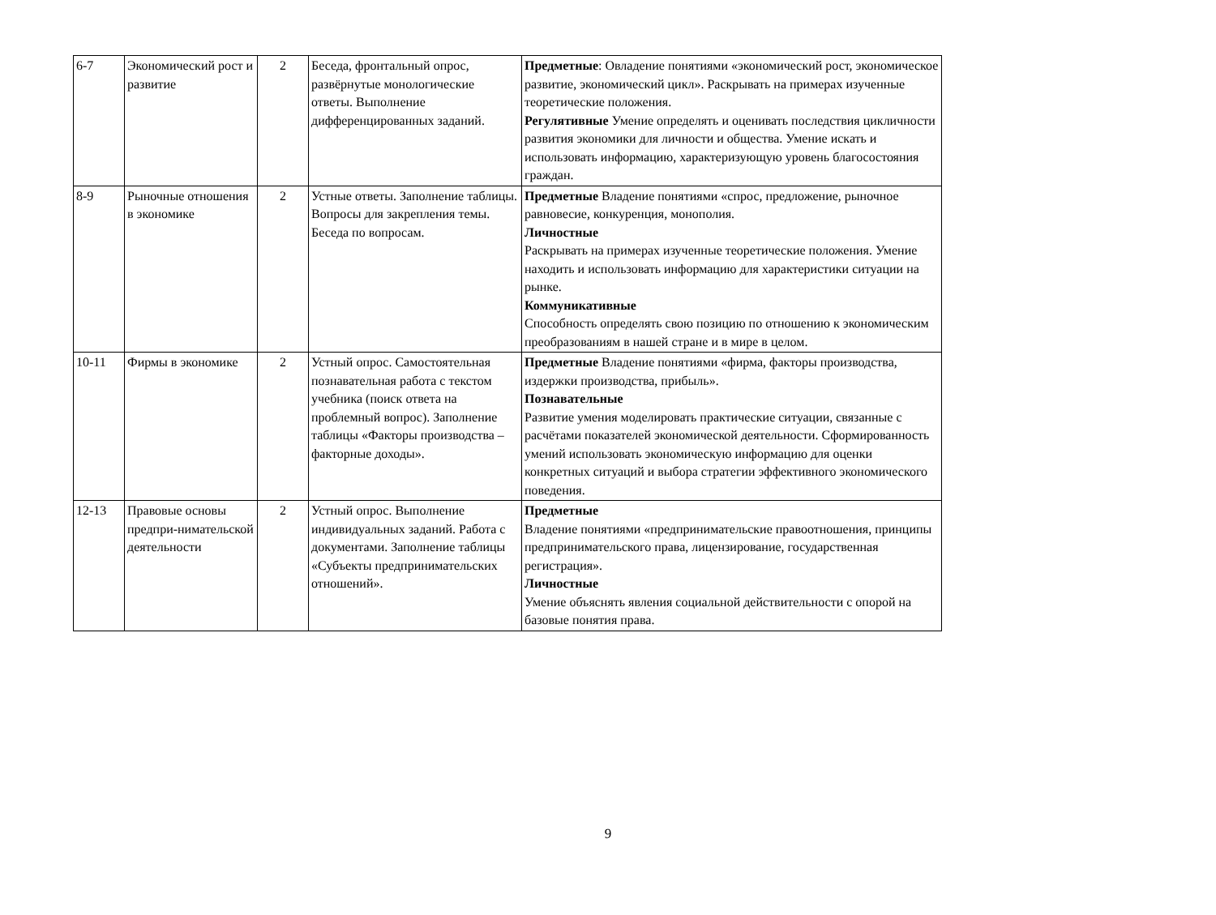| 6-7 | Экономический рост и развитие | 2 | Беседа, фронтальный опрос, развёрнутые монологические ответы. Выполнение дифференцированных заданий. | Предметные : Овладение понятиями «экономический рост, экономическое развитие, экономический цикл». Раскрывать на примерах изученные теоретические положения. Регулятивные Умение определять и оценивать последствия цикличности развития экономики для личности и общества. Умение искать и использовать информацию, характеризующую уровень благосостояния граждан. |
| 8-9 | Рыночные отношения в экономике | 2 | Устные ответы. Заполнение таблицы. Вопросы для закрепления темы. Беседа по вопросам. | Предметные Владение понятиями «спрос, предложение, рыночное равновесие, конкуренция, монополия. Личностные Раскрывать на примерах изученные теоретические положения. Умение находить и использовать информацию для характеристики ситуации на рынке. Коммуникативные Способность определять свою позицию по отношению к экономическим преобразованиям в нашей стране и в мире в целом. |
| 10-11 | Фирмы в экономике | 2 | Устный опрос. Самостоятельная познавательная работа с текстом учебника (поиск ответа на проблемный вопрос). Заполнение таблицы «Факторы производства – факторные доходы». | Предметные Владение понятиями «фирма, факторы производства, издержки производства, прибыль». Познавательные Развитие умения моделировать практические ситуации, связанные с расчётами показателей экономической деятельности. Сформированность умений использовать экономическую информацию для оценки конкретных ситуаций и выбора стратегии эффективного экономического поведения. |
| 12-13 | Правовые основы предпри-нимательской деятельности | 2 | Устный опрос. Выполнение индивидуальных заданий. Работа с документами. Заполнение таблицы «Субъекты предпринимательских отношений». | Предметные Владение понятиями «предпринимательские правоотношения, принципы предпринимательского права, лицензирование, государственная регистрация». Личностные Умение объяснять явления социальной действительности с опорой на базовые понятия права. |
9